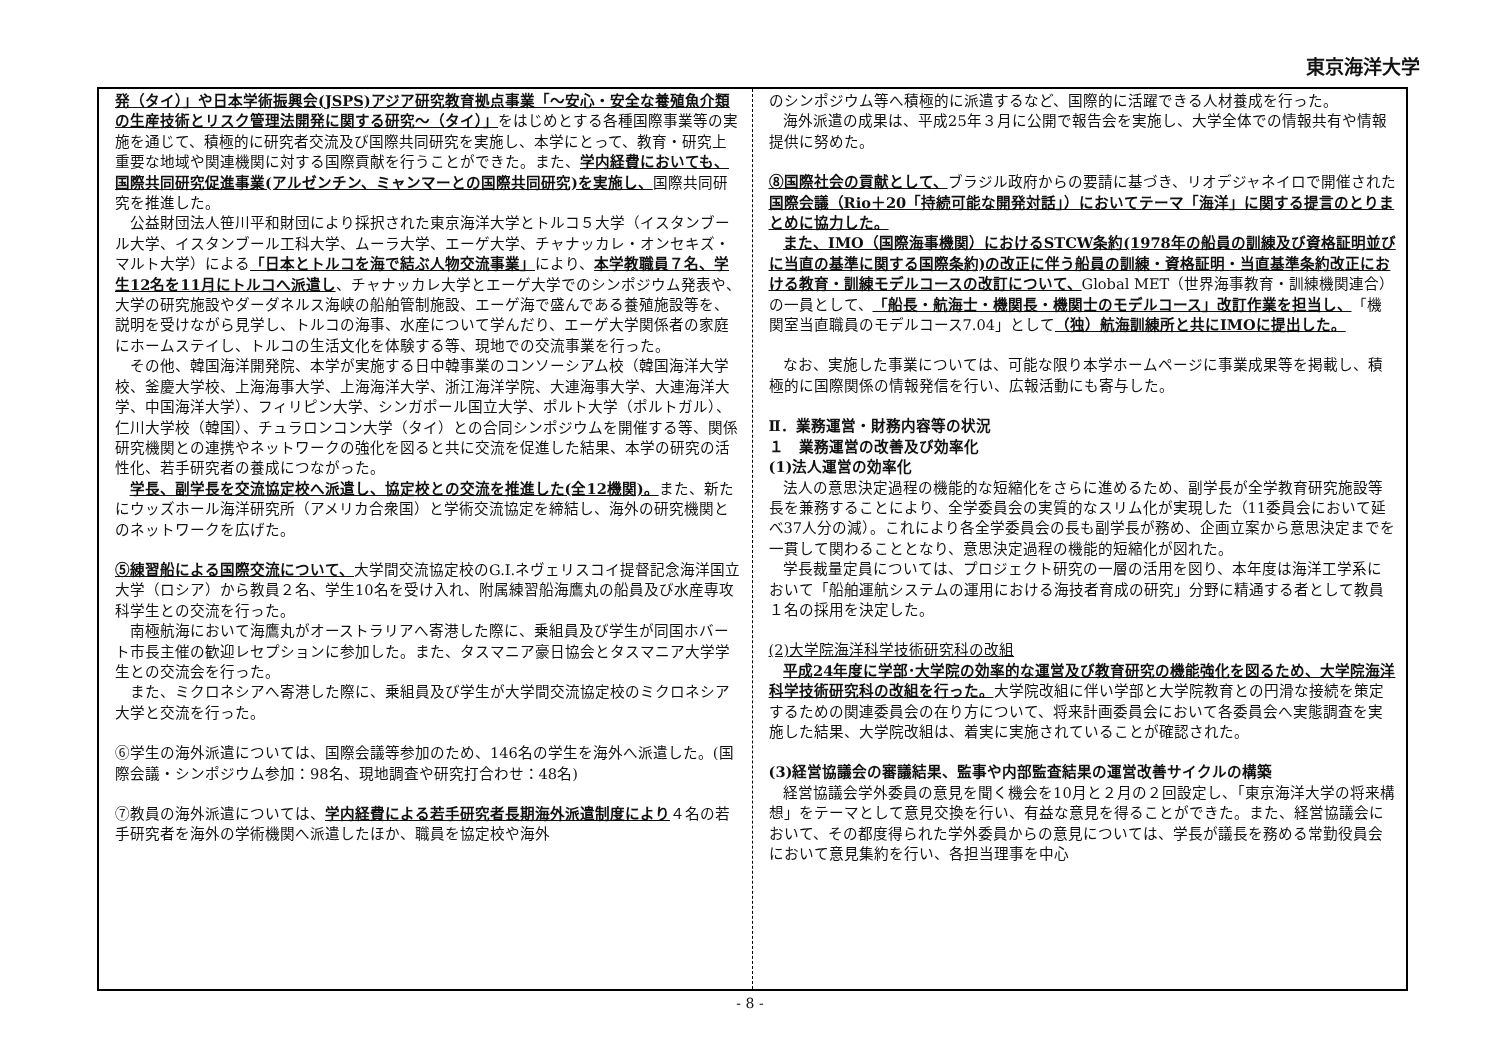東京海洋大学
発（タイ）」や日本学術振興会(JSPS)アジア研究教育拠点事業「〜安心・安全な養殖魚介類の生産技術とリスク管理法開発に関する研究〜（タイ）」をはじめとする各種国際事業等の実施を通じて、積極的に研究者交流及び国際共同研究を実施し、本学にとって、教育・研究上重要な地域や関連機関に対する国際貢献を行うことができた。また、学内経費においても、国際共同研究促進事業(アルゼンチン、ミャンマーとの国際共同研究)を実施し、国際共同研究を推進した。
公益財団法人笹川平和財団により採択された東京海洋大学とトルコ５大学（イスタンブール大学、イスタンブール工科大学、ムーラ大学、エーゲ大学、チャナッカレ・オンセキズ・マルト大学）による「日本とトルコを海で結ぶ人物交流事業」により、本学教職員７名、学生12名を11月にトルコへ派遣し、チャナッカレ大学とエーゲ大学でのシンポジウム発表や、大学の研究施設やダーダネルス海峡の船舶管制施設、エーゲ海で盛んである養殖施設等を、説明を受けながら見学し、トルコの海事、水産について学んだり、エーゲ大学関係者の家庭にホームステイし、トルコの生活文化を体験する等、現地での交流事業を行った。
その他、韓国海洋開発院、本学が実施する日中韓事業のコンソーシアム校（韓国海洋大学校、釜慶大学校、上海海事大学、上海海洋大学、浙江海洋学院、大連海事大学、大連海洋大学、中国海洋大学）、フィリピン大学、シンガポール国立大学、ポルト大学（ポルトガル）、仁川大学校（韓国）、チュラロンコン大学（タイ）との合同シンポジウムを開催する等、関係研究機関との連携やネットワークの強化を図ると共に交流を促進した結果、本学の研究の活性化、若手研究者の養成につながった。
学長、副学長を交流協定校へ派遣し、協定校との交流を推進した(全12機関)。また、新たにウッズホール海洋研究所（アメリカ合衆国）と学術交流協定を締結し、海外の研究機関とのネットワークを広げた。
⑤練習船による国際交流について、大学間交流協定校のG.I.ネヴェリスコイ提督記念海洋国立大学（ロシア）から教員２名、学生10名を受け入れ、附属練習船海鷹丸の船員及び水産専攻科学生との交流を行った。
南極航海において海鷹丸がオーストラリアへ寄港した際に、乗組員及び学生が同国ホバート市長主催の歓迎レセプションに参加した。また、タスマニア豪日協会とタスマニア大学学生との交流会を行った。
また、ミクロネシアへ寄港した際に、乗組員及び学生が大学間交流協定校のミクロネシア大学と交流を行った。
⑥学生の海外派遣については、国際会議等参加のため、146名の学生を海外へ派遣した。(国際会議・シンポジウム参加：98名、現地調査や研究打合わせ：48名)
⑦教員の海外派遣については、学内経費による若手研究者長期海外派遣制度により４名の若手研究者を海外の学術機関へ派遣したほか、職員を協定校や海外
のシンポジウム等へ積極的に派遣するなど、国際的に活躍できる人材養成を行った。
海外派遣の成果は、平成25年３月に公開で報告会を実施し、大学全体での情報共有や情報提供に努めた。
⑧国際社会の貢献として、ブラジル政府からの要請に基づき、リオデジャネイロで開催された国際会議（Rio＋20「持続可能な開発対話」）においてテーマ「海洋」に関する提言のとりまとめに協力した。
また、IMO（国際海事機関）におけるSTCW条約(1978年の船員の訓練及び資格証明並びに当直の基準に関する国際条約)の改正に伴う船員の訓練・資格証明・当直基準条約改正における教育・訓練モデルコースの改訂について、Global MET（世界海事教育・訓練機関連合）の一員として、「船長・航海士・機関長・機関士のモデルコース」改訂作業を担当し、「機関室当直職員のモデルコース7.04」として（独）航海訓練所と共にIMOに提出した。
なお、実施した事業については、可能な限り本学ホームページに事業成果等を掲載し、積極的に国際関係の情報発信を行い、広報活動にも寄与した。
Ⅱ．業務運営・財務内容等の状況
１　業務運営の改善及び効率化
(1)法人運営の効率化
法人の意思決定過程の機能的な短縮化をさらに進めるため、副学長が全学教育研究施設等長を兼務することにより、全学委員会の実質的なスリム化が実現した（11委員会において延べ37人分の減）。これにより各全学委員会の長も副学長が務め、企画立案から意思決定までを一貫して関わることとなり、意思決定過程の機能的短縮化が図れた。
学長裁量定員については、プロジェクト研究の一層の活用を図り、本年度は海洋工学系において「船舶運航システムの運用における海技者育成の研究」分野に精通する者として教員１名の採用を決定した。
(2)大学院海洋科学技術研究科の改組
平成24年度に学部･大学院の効率的な運営及び教育研究の機能強化を図るため、大学院海洋科学技術研究科の改組を行った。大学院改組に伴い学部と大学院教育との円滑な接続を策定するための関連委員会の在り方について、将来計画委員会において各委員会へ実態調査を実施した結果、大学院改組は、着実に実施されていることが確認された。
(3)経営協議会の審議結果、監事や内部監査結果の運営改善サイクルの構築
経営協議会学外委員の意見を聞く機会を10月と２月の２回設定し、「東京海洋大学の将来構想」をテーマとして意見交換を行い、有益な意見を得ることができた。また、経営協議会において、その都度得られた学外委員からの意見については、学長が議長を務める常勤役員会において意見集約を行い、各担当理事を中心
- 8 -